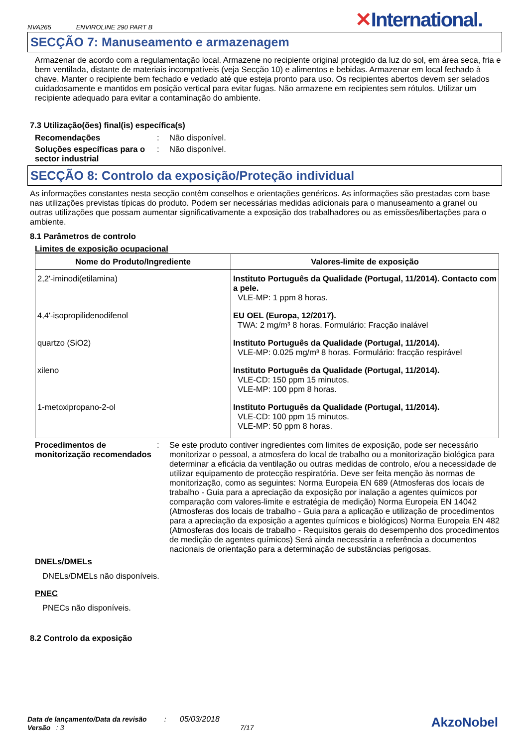NVA265 ENVIROLINE 290 PART B
✕International.
SECÇÃO 7: Manuseamento e armazenagem
Armazenar de acordo com a regulamentação local. Armazene no recipiente original protegido da luz do sol, em área seca, fria e bem ventilada, distante de materiais incompatíveis (veja Secção 10) e alimentos e bebidas. Armazenar em local fechado à chave. Manter o recipiente bem fechado e vedado até que esteja pronto para uso. Os recipientes abertos devem ser selados cuidadosamente e mantidos em posição vertical para evitar fugas. Não armazene em recipientes sem rótulos. Utilizar um recipiente adequado para evitar a contaminação do ambiente.
7.3 Utilização(ões) final(is) específica(s)
Recomendações: Não disponível.
Soluções específicas para o sector industrial: Não disponível.
SECÇÃO 8: Controlo da exposição/Proteção individual
As informações constantes nesta secção contêm conselhos e orientações genéricos. As informações são prestadas com base nas utilizações previstas típicas do produto. Podem ser necessárias medidas adicionais para o manuseamento a granel ou outras utilizações que possam aumentar significativamente a exposição dos trabalhadores ou as emissões/libertações para o ambiente.
8.1 Parâmetros de controlo
Limites de exposição ocupacional
| Nome do Produto/Ingrediente | Valores-limite de exposição |
| --- | --- |
| 2,2'-iminodi(etilamina) | Instituto Português da Qualidade (Portugal, 11/2014). Contacto com a pele. VLE-MP: 1 ppm 8 horas. |
| 4,4'-isopropilidenodifenol | EU OEL (Europa, 12/2017). TWA: 2 mg/m³ 8 horas. Formulário: Fracção inalável |
| quartzo (SiO2) | Instituto Português da Qualidade (Portugal, 11/2014). VLE-MP: 0.025 mg/m³ 8 horas. Formulário: fracção respirável |
| xileno | Instituto Português da Qualidade (Portugal, 11/2014). VLE-CD: 150 ppm 15 minutos. VLE-MP: 100 ppm 8 horas. |
| 1-metoxipropano-2-ol | Instituto Português da Qualidade (Portugal, 11/2014). VLE-CD: 100 ppm 15 minutos. VLE-MP: 50 ppm 8 horas. |
Procedimentos de monitorização recomendados: Se este produto contiver ingredientes com limites de exposição, pode ser necessário monitorizar o pessoal, a atmosfera do local de trabalho ou a monitorização biológica para determinar a eficácia da ventilação ou outras medidas de controlo, e/ou a necessidade de utilizar equipamento de protecção respiratória. Deve ser feita menção às normas de monitorização, como as seguintes: Norma Europeia EN 689 (Atmosferas dos locais de trabalho - Guia para a apreciação da exposição por inalação a agentes químicos por comparação com valores-limite e estratégia de medição) Norma Europeia EN 14042 (Atmosferas dos locais de trabalho - Guia para a aplicação e utilização de procedimentos para a apreciação da exposição a agentes químicos e biológicos) Norma Europeia EN 482 (Atmosferas dos locais de trabalho - Requisitos gerais do desempenho dos procedimentos de medição de agentes químicos) Será ainda necessária a referência a documentos nacionais de orientação para a determinação de substâncias perigosas.
DNELs/DMELs
DNELs/DMELs não disponíveis.
PNEC
PNECs não disponíveis.
8.2 Controlo da exposição
Data de lançamento/Data da revisão : 05/03/2018
Versão : 3 7/17
AkzoNobel